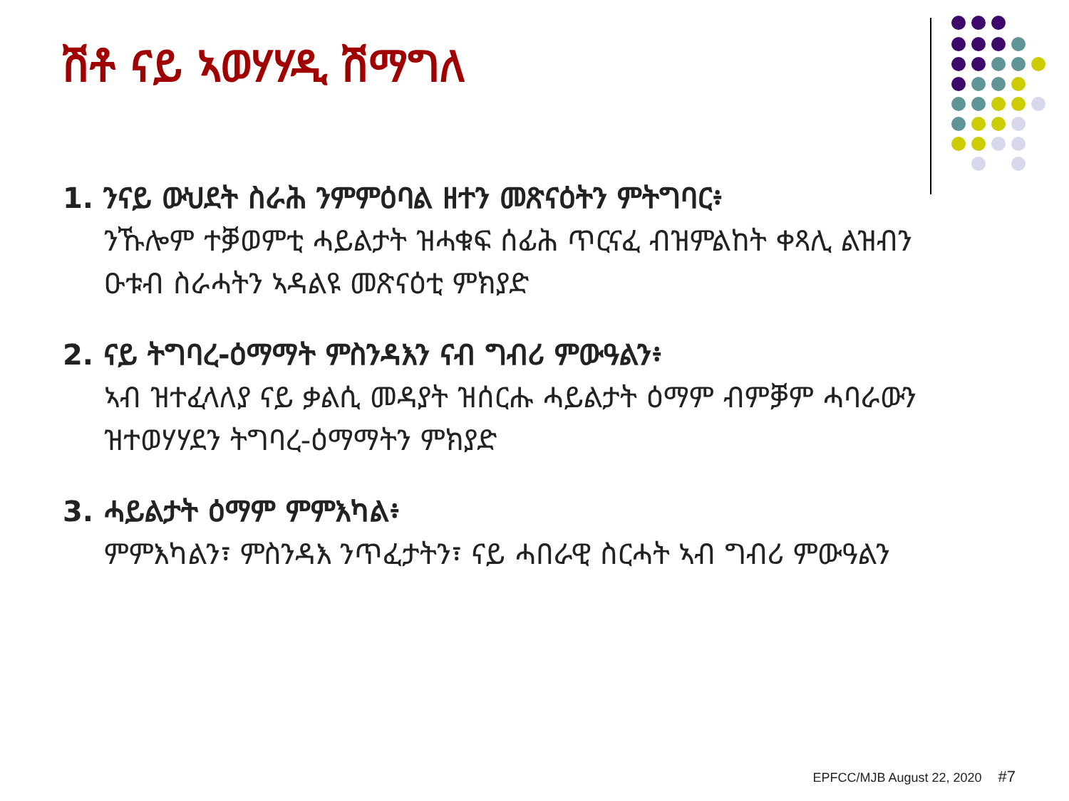ሽቶ ናይ ኣወሃሃዲ ሽማግለ
1. ንናይ ውህደት ስራሕ ንምምዕባል ዘተን መጽናዕትን ምትግባር፥
ንኹሎም ተቓወምቲ ሓይልታት ዝሓቁፍ ሰፊሕ ጥርናፈ ብዝምልከት ቀጻሊ ልዝብን ዑቱብ ስራሓትን ኣዳልዩ መጽናዕቲ ምክያድ
2. ናይ ትግባረ-ዕማማት ምስንዳእን ናብ ግብሪ ምውዓልን፥
ኣብ ዝተፈላለያ ናይ ቃልሲ መዳያት ዝሰርሑ ሓይልታት ዕማም ብምቓም ሓባራውን ዝተወሃሃደን ትግባረ-ዕማማትን ምክያድ
3. ሓይልታት ዕማም ምምእካል፥
ምምእካልን፣ ምስንዳእ ንጥፈታትን፣ ናይ ሓበራዊ ስርሓት ኣብ ግብሪ ምውዓልን
EPFCC/MJB August 22, 2020 #7